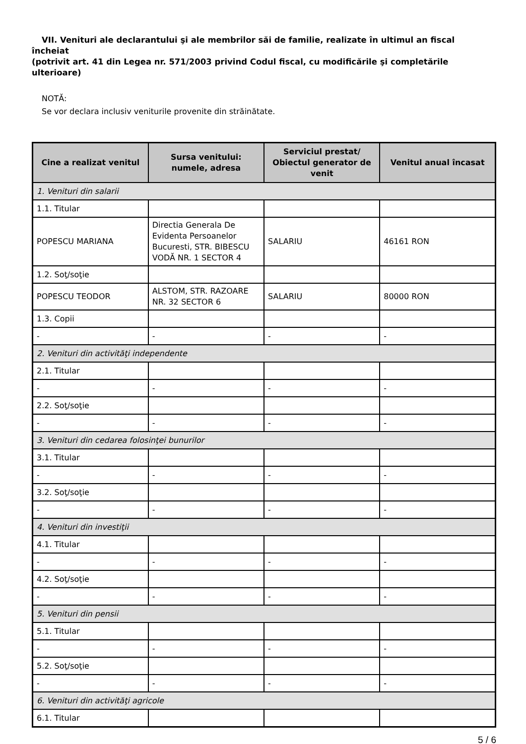VII. Venituri ale declarantului şi ale membrilor săi de familie, realizate în ultimul an fiscal încheiat
(potrivit art. 41 din Legea nr. 571/2003 privind Codul fiscal, cu modificările şi completările
ulterioare)
NOTĂ:
Se vor declara inclusiv veniturile provenite din străinătate.
| Cine a realizat venitul | Sursa venitului: numele, adresa | Serviciul prestat/ Obiectul generator de venit | Venitul anual încasat |
| --- | --- | --- | --- |
| 1. Venituri din salarii | | | |
| 1.1. Titular | | | |
| POPESCU MARIANA | Directia Generala De Evidenta Persoanelor Bucuresti, STR. BIBESCU VODĂ NR. 1 SECTOR 4 | SALARIU | 46161 RON |
| 1.2. Soţ/soţie | | | |
| POPESCU TEODOR | ALSTOM, STR. RAZOARE NR. 32 SECTOR 6 | SALARIU | 80000 RON |
| 1.3. Copii | | | |
| - | - | - | - |
| 2. Venituri din activităţi independente | | | |
| 2.1. Titular | | | |
| - | - | - | - |
| 2.2. Soţ/soţie | | | |
| - | - | - | - |
| 3. Venituri din cedarea folosinţei bunurilor | | | |
| 3.1. Titular | | | |
| - | - | - | - |
| 3.2. Soţ/soţie | | | |
| - | - | - | - |
| 4. Venituri din investiţii | | | |
| 4.1. Titular | | | |
| - | - | - | - |
| 4.2. Soţ/soţie | | | |
| - | - | - | - |
| 5. Venituri din pensii | | | |
| 5.1. Titular | | | |
| - | - | - | - |
| 5.2. Soţ/soţie | | | |
| - | - | - | - |
| 6. Venituri din activităţi agricole | | | |
| 6.1. Titular | | | |
5 / 6